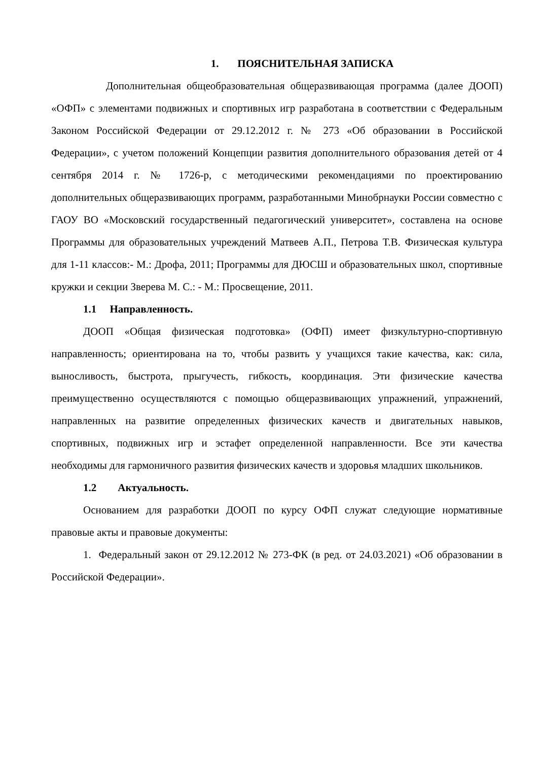1. ПОЯСНИТЕЛЬНАЯ ЗАПИСКА
Дополнительная общеобразовательная общеразвивающая программа (далее ДООП) «ОФП» с элементами подвижных и спортивных игр разработана в соответствии с Федеральным Законом Российской Федерации от 29.12.2012 г. № 273 «Об образовании в Российской Федерации», с учетом положений Концепции развития дополнительного образования детей от 4 сентября 2014 г. № 1726-р, с методическими рекомендациями по проектированию дополнительных общеразвивающих программ, разработанными Минобрнауки России совместно с ГАОУ ВО «Московский государственный педагогический университет», составлена на основе Программы для образовательных учреждений Матвеев А.П., Петрова Т.В. Физическая культура для 1-11 классов:- М.: Дрофа, 2011; Программы для ДЮСШ и образовательных школ, спортивные кружки и секции Зверева М. С.: - М.: Просвещение, 2011.
1.1 Направленность.
ДООП «Общая физическая подготовка» (ОФП) имеет физкультурно-спортивную направленность; ориентирована на то, чтобы развить у учащихся такие качества, как: сила, выносливость, быстрота, прыгучесть, гибкость, координация. Эти физические качества преимущественно осуществляются с помощью общеразвивающих упражнений, упражнений, направленных на развитие определенных физических качеств и двигательных навыков, спортивных, подвижных игр и эстафет определенной направленности. Все эти качества необходимы для гармоничного развития физических качеств и здоровья младших школьников.
1.2 Актуальность.
Основанием для разработки ДООП по курсу ОФП служат следующие нормативные правовые акты и правовые документы:
1. Федеральный закон от 29.12.2012 № 273-ФК (в ред. от 24.03.2021) «Об образовании в Российской Федерации».